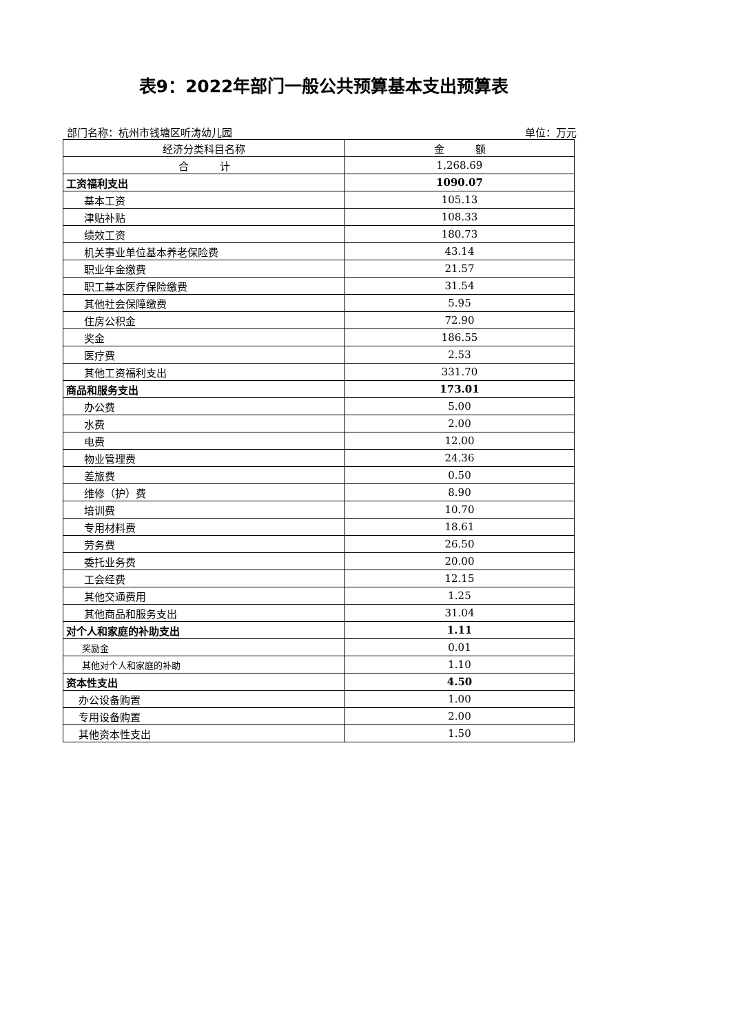表9：2022年部门一般公共预算基本支出预算表
部门名称：杭州市钱塘区听涛幼儿园 单位：万元
| 经济分类科目名称 | 金 额 |
| --- | --- |
| 合 计 | 1,268.69 |
| 工资福利支出 | 1090.07 |
| 基本工资 | 105.13 |
| 津贴补贴 | 108.33 |
| 绩效工资 | 180.73 |
| 机关事业单位基本养老保险费 | 43.14 |
| 职业年金缴费 | 21.57 |
| 职工基本医疗保险缴费 | 31.54 |
| 其他社会保障缴费 | 5.95 |
| 住房公积金 | 72.90 |
| 奖金 | 186.55 |
| 医疗费 | 2.53 |
| 其他工资福利支出 | 331.70 |
| 商品和服务支出 | 173.01 |
| 办公费 | 5.00 |
| 水费 | 2.00 |
| 电费 | 12.00 |
| 物业管理费 | 24.36 |
| 差旅费 | 0.50 |
| 维修（护）费 | 8.90 |
| 培训费 | 10.70 |
| 专用材料费 | 18.61 |
| 劳务费 | 26.50 |
| 委托业务费 | 20.00 |
| 工会经费 | 12.15 |
| 其他交通费用 | 1.25 |
| 其他商品和服务支出 | 31.04 |
| 对个人和家庭的补助支出 | 1.11 |
| 奖励金 | 0.01 |
| 其他对个人和家庭的补助 | 1.10 |
| 资本性支出 | 4.50 |
| 办公设备购置 | 1.00 |
| 专用设备购置 | 2.00 |
| 其他资本性支出 | 1.50 |